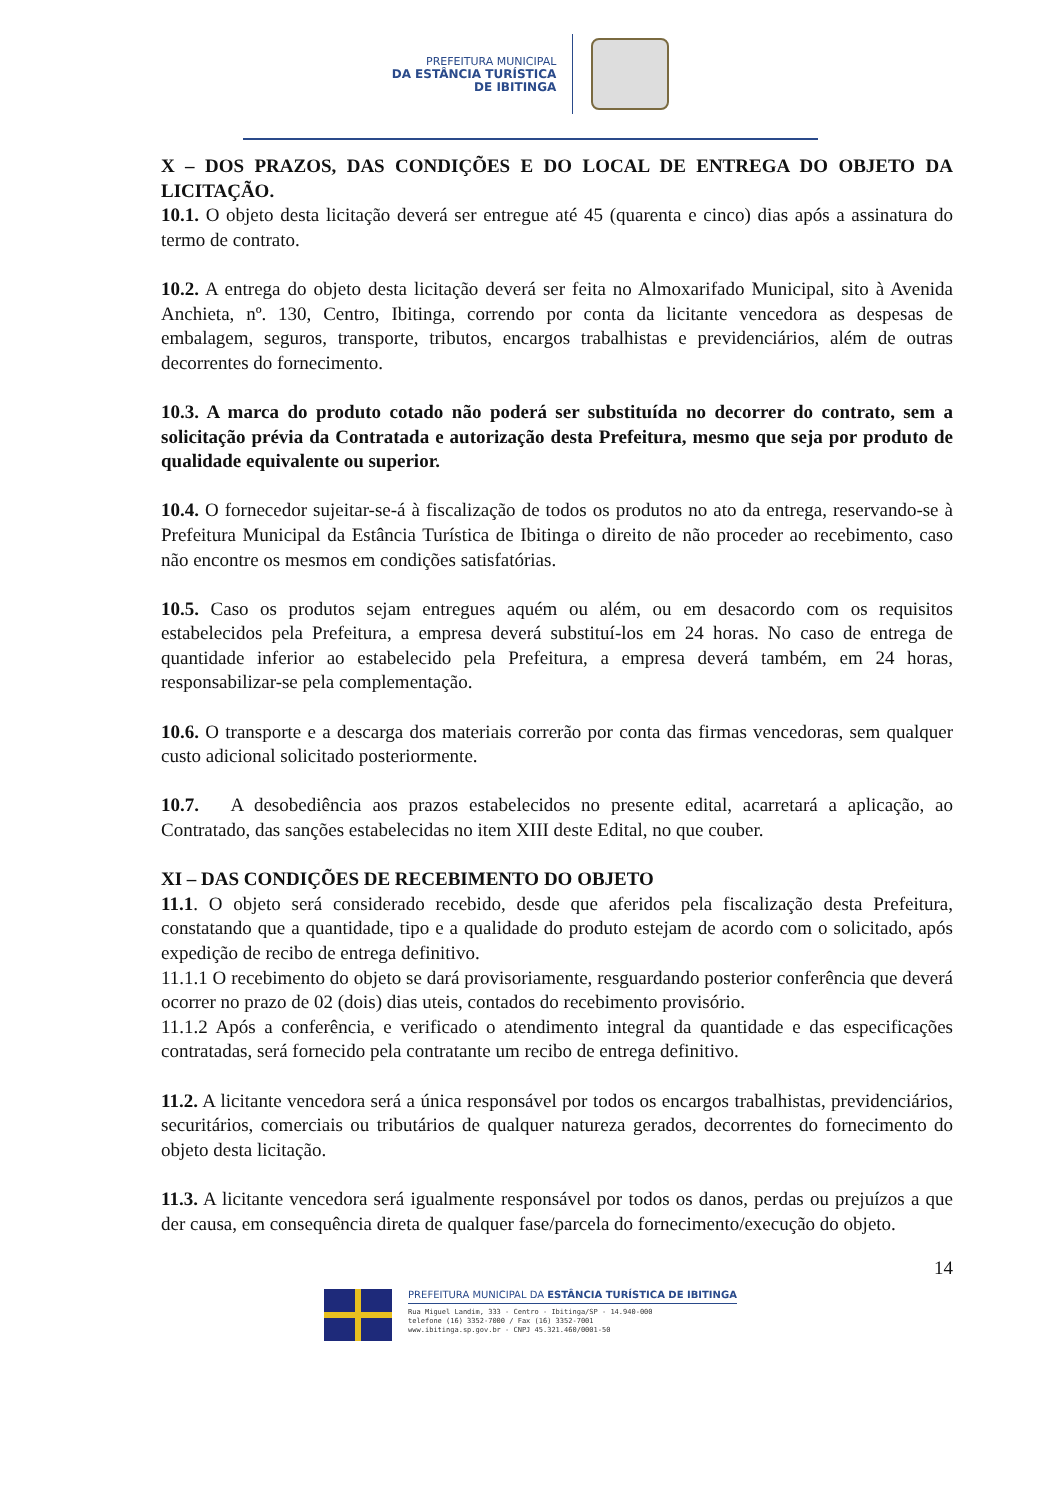PREFEITURA MUNICIPAL
DA ESTÂNCIA TURÍSTICA
DE IBITINGA
X – DOS PRAZOS, DAS CONDIÇÕES E DO LOCAL DE ENTREGA DO OBJETO DA LICITAÇÃO.
10.1. O objeto desta licitação deverá ser entregue até 45 (quarenta e cinco) dias após a assinatura do termo de contrato.
10.2. A entrega do objeto desta licitação deverá ser feita no Almoxarifado Municipal, sito à Avenida Anchieta, nº. 130, Centro, Ibitinga, correndo por conta da licitante vencedora as despesas de embalagem, seguros, transporte, tributos, encargos trabalhistas e previdenciários, além de outras decorrentes do fornecimento.
10.3. A marca do produto cotado não poderá ser substituída no decorrer do contrato, sem a solicitação prévia da Contratada e autorização desta Prefeitura, mesmo que seja por produto de qualidade equivalente ou superior.
10.4. O fornecedor sujeitar-se-á à fiscalização de todos os produtos no ato da entrega, reservando-se à Prefeitura Municipal da Estância Turística de Ibitinga o direito de não proceder ao recebimento, caso não encontre os mesmos em condições satisfatórias.
10.5. Caso os produtos sejam entregues aquém ou além, ou em desacordo com os requisitos estabelecidos pela Prefeitura, a empresa deverá substituí-los em 24 horas. No caso de entrega de quantidade inferior ao estabelecido pela Prefeitura, a empresa deverá também, em 24 horas, responsabilizar-se pela complementação.
10.6. O transporte e a descarga dos materiais correrão por conta das firmas vencedoras, sem qualquer custo adicional solicitado posteriormente.
10.7. A desobediência aos prazos estabelecidos no presente edital, acarretará a aplicação, ao Contratado, das sanções estabelecidas no item XIII deste Edital, no que couber.
XI – DAS CONDIÇÕES DE RECEBIMENTO DO OBJETO
11.1. O objeto será considerado recebido, desde que aferidos pela fiscalização desta Prefeitura, constatando que a quantidade, tipo e a qualidade do produto estejam de acordo com o solicitado, após expedição de recibo de entrega definitivo.
11.1.1 O recebimento do objeto se dará provisoriamente, resguardando posterior conferência que deverá ocorrer no prazo de 02 (dois) dias uteis, contados do recebimento provisório.
11.1.2 Após a conferência, e verificado o atendimento integral da quantidade e das especificações contratadas, será fornecido pela contratante um recibo de entrega definitivo.
11.2. A licitante vencedora será a única responsável por todos os encargos trabalhistas, previdenciários, securitários, comerciais ou tributários de qualquer natureza gerados, decorrentes do fornecimento do objeto desta licitação.
11.3. A licitante vencedora será igualmente responsável por todos os danos, perdas ou prejuízos a que der causa, em consequência direta de qualquer fase/parcela do fornecimento/execução do objeto.
14
PREFEITURA MUNICIPAL DA ESTÂNCIA TURÍSTICA DE IBITINGA
Rua Miguel Landim, 333 - Centro - Ibitinga/SP - 14.940-000
telefone (16) 3352-7000 / Fax (16) 3352-7001
www.ibitinga.sp.gov.br - CNPJ 45.321.460/0001-50